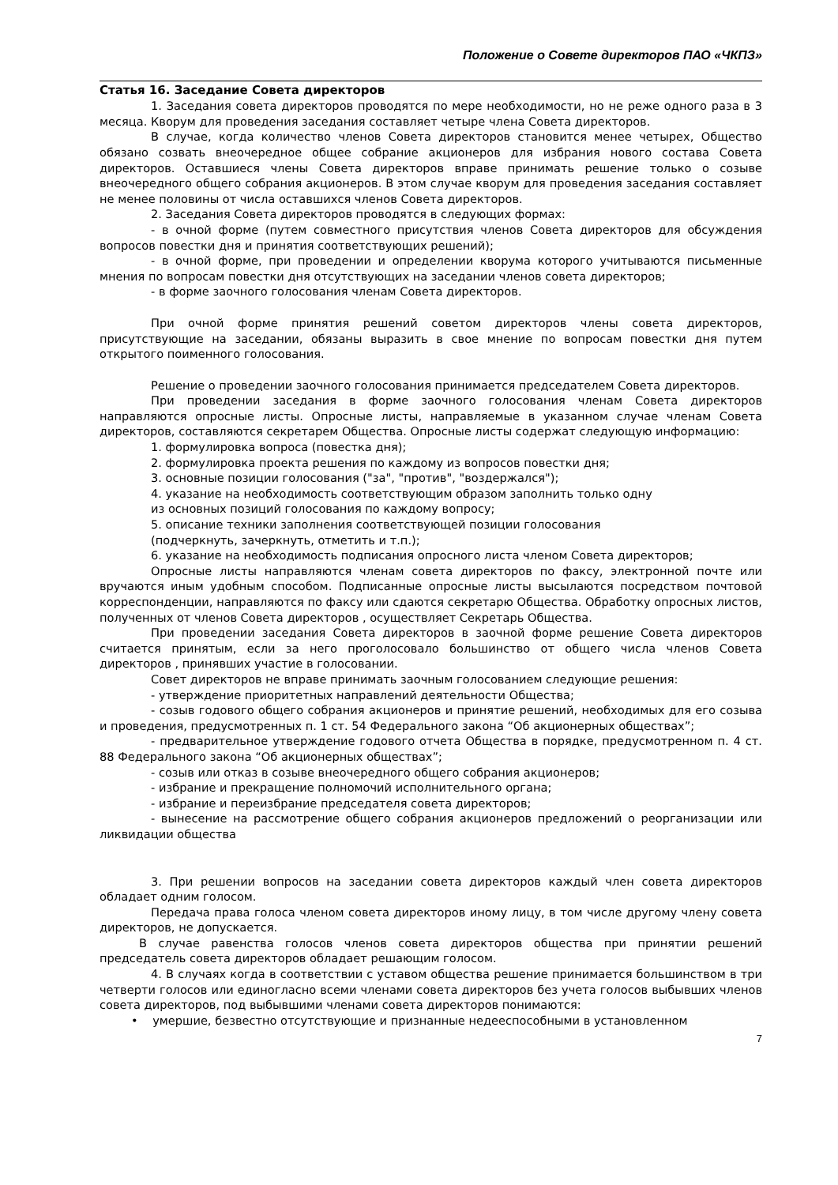Положение о Совете директоров ПАО «ЧКПЗ»
Статья 16. Заседание Совета директоров
1. Заседания совета директоров проводятся по мере необходимости, но не реже одного раза в 3 месяца. Кворум для проведения заседания составляет четыре члена Совета директоров.
В случае, когда количество членов Совета директоров становится менее четырех, Общество обязано созвать внеочередное общее собрание акционеров для избрания нового состава Совета директоров. Оставшиеся члены Совета директоров вправе принимать решение только о созыве внеочередного общего собрания акционеров. В этом случае кворум для проведения заседания составляет не менее половины от числа оставшихся членов Совета директоров.
2. Заседания Совета директоров проводятся в следующих формах:
- в очной форме (путем совместного присутствия членов Совета директоров для обсуждения вопросов повестки дня и принятия соответствующих решений);
- в очной форме, при проведении и определении кворума которого учитываются письменные мнения по вопросам повестки дня отсутствующих на заседании членов совета директоров;
- в форме заочного голосования членам Совета директоров.
При очной форме принятия решений советом директоров члены совета директоров, присутствующие на заседании, обязаны выразить в свое мнение по вопросам повестки дня путем открытого поименного голосования.
Решение о проведении заочного голосования принимается председателем Совета директоров.
При проведении заседания в форме заочного голосования членам Совета директоров направляются опросные листы. Опросные листы, направляемые в указанном случае членам Совета директоров, составляются секретарем Общества. Опросные листы содержат следующую информацию:
1. формулировка вопроса (повестка дня);
2. формулировка проекта решения по каждому из вопросов повестки дня;
3. основные позиции голосования ("за", "против", "воздержался");
4. указание на необходимость соответствующим образом заполнить только одну
из основных позиций голосования по каждому вопросу;
5. описание техники заполнения соответствующей позиции голосования
(подчеркнуть, зачеркнуть, отметить и т.п.);
6. указание на необходимость подписания опросного листа членом Совета директоров;
Опросные листы направляются членам совета директоров по факсу, электронной почте или вручаются иным удобным способом. Подписанные опросные листы высылаются посредством почтовой корреспонденции, направляются по факсу или сдаются секретарю Общества. Обработку опросных листов, полученных от членов Совета директоров , осуществляет Секретарь Общества.
При проведении заседания Совета директоров в заочной форме решение Совета директоров считается принятым, если за него проголосовало большинство от общего числа членов Совета директоров , принявших участие в голосовании.
Совет директоров не вправе принимать заочным голосованием следующие решения:
- утверждение приоритетных направлений деятельности Общества;
- созыв годового общего собрания акционеров и принятие решений, необходимых для его созыва и проведения, предусмотренных п. 1 ст. 54 Федерального закона “Об акционерных обществах”;
- предварительное утверждение годового отчета Общества в порядке, предусмотренном п. 4 ст. 88 Федерального закона “Об акционерных обществах”;
- созыв или отказ в созыве внеочередного общего собрания акционеров;
- избрание и прекращение полномочий исполнительного органа;
- избрание и переизбрание председателя совета директоров;
- вынесение на рассмотрение общего собрания акционеров предложений о реорганизации или ликвидации общества
3. При решении вопросов на заседании совета директоров каждый член совета директоров обладает одним голосом.
Передача права голоса членом совета директоров иному лицу, в том числе другому члену совета директоров, не допускается.
В случае равенства голосов членов совета директоров общества при принятии решений председатель совета директоров обладает решающим голосом.
4. В случаях когда в соответствии с уставом общества решение принимается большинством в три четверти голосов или единогласно всеми членами совета директоров без учета голосов выбывших членов совета директоров, под выбывшими членами совета директоров понимаются:
• умершие, безвестно отсутствующие и признанные недееспособными в установленном
7